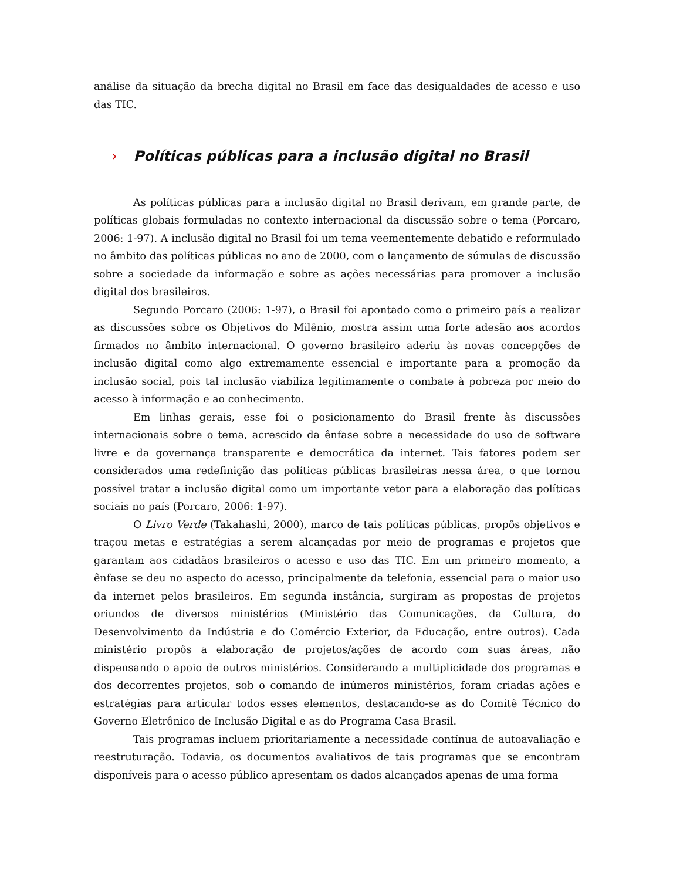análise da situação da brecha digital no Brasil em face das desigualdades de acesso e uso das TIC.
› Políticas públicas para a inclusão digital no Brasil
As políticas públicas para a inclusão digital no Brasil derivam, em grande parte, de políticas globais formuladas no contexto internacional da discussão sobre o tema (Porcaro, 2006: 1-97). A inclusão digital no Brasil foi um tema veementemente debatido e reformulado no âmbito das políticas públicas no ano de 2000, com o lançamento de súmulas de discussão sobre a sociedade da informação e sobre as ações necessárias para promover a inclusão digital dos brasileiros.
Segundo Porcaro (2006: 1-97), o Brasil foi apontado como o primeiro país a realizar as discussões sobre os Objetivos do Milênio, mostra assim uma forte adesão aos acordos firmados no âmbito internacional. O governo brasileiro aderiu às novas concepções de inclusão digital como algo extremamente essencial e importante para a promoção da inclusão social, pois tal inclusão viabiliza legitimamente o combate à pobreza por meio do acesso à informação e ao conhecimento.
Em linhas gerais, esse foi o posicionamento do Brasil frente às discussões internacionais sobre o tema, acrescido da ênfase sobre a necessidade do uso de software livre e da governança transparente e democrática da internet. Tais fatores podem ser considerados uma redefinição das políticas públicas brasileiras nessa área, o que tornou possível tratar a inclusão digital como um importante vetor para a elaboração das políticas sociais no país (Porcaro, 2006: 1-97).
O Livro Verde (Takahashi, 2000), marco de tais políticas públicas, propôs objetivos e traçou metas e estratégias a serem alcançadas por meio de programas e projetos que garantam aos cidadãos brasileiros o acesso e uso das TIC. Em um primeiro momento, a ênfase se deu no aspecto do acesso, principalmente da telefonia, essencial para o maior uso da internet pelos brasileiros. Em segunda instância, surgiram as propostas de projetos oriundos de diversos ministérios (Ministério das Comunicações, da Cultura, do Desenvolvimento da Indústria e do Comércio Exterior, da Educação, entre outros). Cada ministério propôs a elaboração de projetos/ações de acordo com suas áreas, não dispensando o apoio de outros ministérios. Considerando a multiplicidade dos programas e dos decorrentes projetos, sob o comando de inúmeros ministérios, foram criadas ações e estratégias para articular todos esses elementos, destacando-se as do Comitê Técnico do Governo Eletrônico de Inclusão Digital e as do Programa Casa Brasil.
Tais programas incluem prioritariamente a necessidade contínua de autoavaliação e reestruturação. Todavia, os documentos avaliativos de tais programas que se encontram disponíveis para o acesso público apresentam os dados alcançados apenas de uma forma